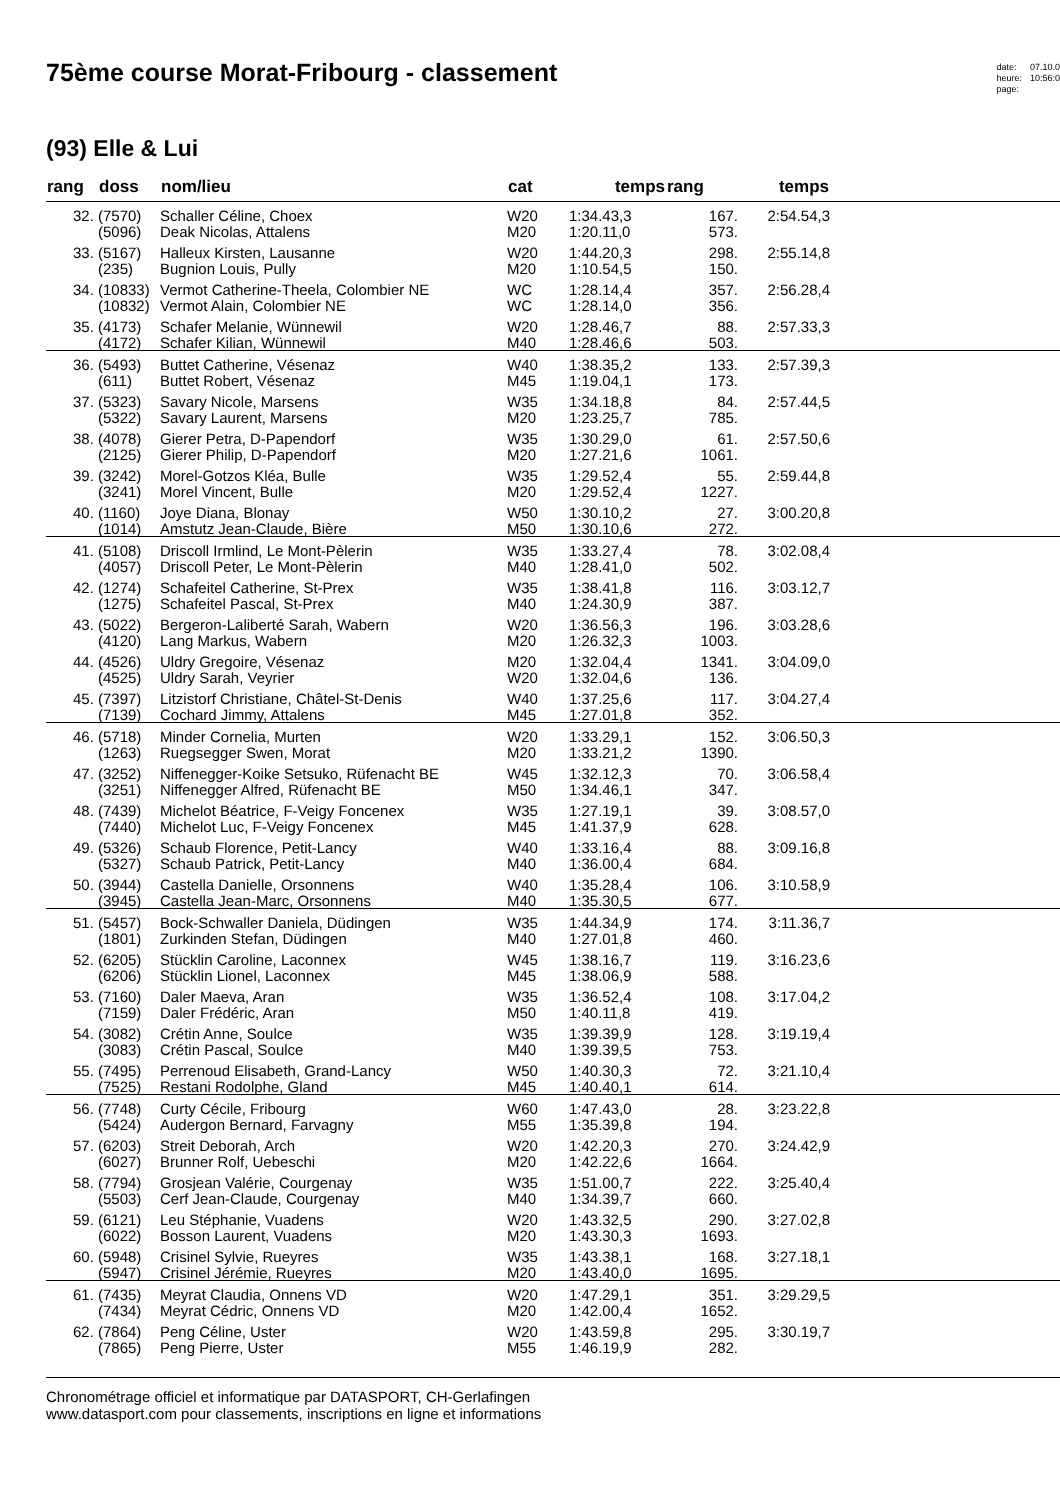75ème course Morat-Fribourg - classement
date:
heure:
page:
07.10.0
10:56:0
(93) Elle & Lui
| rang | doss | nom/lieu | cat | temps | rang | temps | |
| --- | --- | --- | --- | --- | --- | --- | --- |
| 32. | (7570) (5096) | Schaller Céline, Choex Deak Nicolas, Attalens | W20 M20 | 1:34.43,3 1:20.11,0 | 167. 573. | 2:54.54,3 | |
| 33. | (5167) (235) | Halleux Kirsten, Lausanne Bugnion Louis, Pully | W20 M20 | 1:44.20,3 1:10.54,5 | 298. 150. | 2:55.14,8 | |
| 34. | (10833) (10832) | Vermot Catherine-Theela, Colombier NE Vermot Alain, Colombier NE | WC WC | 1:28.14,4 1:28.14,0 | 357. 356. | 2:56.28,4 | |
| 35. | (4173) (4172) | Schafer Melanie, Wünnewil Schafer Kilian, Wünnewil | W20 M40 | 1:28.46,7 1:28.46,6 | 88. 503. | 2:57.33,3 | |
| 36. | (5493) (611) | Buttet Catherine, Vésenaz Buttet Robert, Vésenaz | W40 M45 | 1:38.35,2 1:19.04,1 | 133. 173. | 2:57.39,3 | |
| 37. | (5323) (5322) | Savary Nicole, Marsens Savary Laurent, Marsens | W35 M20 | 1:34.18,8 1:23.25,7 | 84. 785. | 2:57.44,5 | |
| 38. | (4078) (2125) | Gierer Petra, D-Papendorf Gierer Philip, D-Papendorf | W35 M20 | 1:30.29,0 1:27.21,6 | 61. 1061. | 2:57.50,6 | |
| 39. | (3242) (3241) | Morel-Gotzos Kléa, Bulle Morel Vincent, Bulle | W35 M20 | 1:29.52,4 1:29.52,4 | 55. 1227. | 2:59.44,8 | |
| 40. | (1160) (1014) | Joye Diana, Blonay Amstutz Jean-Claude, Bière | W50 M50 | 1:30.10,2 1:30.10,6 | 27. 272. | 3:00.20,8 | |
| 41. | (5108) (4057) | Driscoll Irmlind, Le Mont-Pèlerin Driscoll Peter, Le Mont-Pèlerin | W35 M40 | 1:33.27,4 1:28.41,0 | 78. 502. | 3:02.08,4 | |
| 42. | (1274) (1275) | Schafeitel Catherine, St-Prex Schafeitel Pascal, St-Prex | W35 M40 | 1:38.41,8 1:24.30,9 | 116. 387. | 3:03.12,7 | |
| 43. | (5022) (4120) | Bergeron-Laliberté Sarah, Wabern Lang Markus, Wabern | W20 M20 | 1:36.56,3 1:26.32,3 | 196. 1003. | 3:03.28,6 | |
| 44. | (4526) (4525) | Uldry Gregoire, Vésenaz Uldry Sarah, Veyrier | M20 W20 | 1:32.04,4 1:32.04,6 | 1341. 136. | 3:04.09,0 | |
| 45. | (7397) (7139) | Litzistorf Christiane, Châtel-St-Denis Cochard Jimmy, Attalens | W40 M45 | 1:37.25,6 1:27.01,8 | 117. 352. | 3:04.27,4 | |
| 46. | (5718) (1263) | Minder Cornelia, Murten Ruegsegger Swen, Morat | W20 M20 | 1:33.29,1 1:33.21,2 | 152. 1390. | 3:06.50,3 | |
| 47. | (3252) (3251) | Niffenegger-Koike Setsuko, Rüfenacht BE Niffenegger Alfred, Rüfenacht BE | W45 M50 | 1:32.12,3 1:34.46,1 | 70. 347. | 3:06.58,4 | |
| 48. | (7439) (7440) | Michelot Béatrice, F-Veigy Foncenex Michelot Luc, F-Veigy Foncenex | W35 M45 | 1:27.19,1 1:41.37,9 | 39. 628. | 3:08.57,0 | |
| 49. | (5326) (5327) | Schaub Florence, Petit-Lancy Schaub Patrick, Petit-Lancy | W40 M40 | 1:33.16,4 1:36.00,4 | 88. 684. | 3:09.16,8 | |
| 50. | (3944) (3945) | Castella Danielle, Orsonnens Castella Jean-Marc, Orsonnens | W40 M40 | 1:35.28,4 1:35.30,5 | 106. 677. | 3:10.58,9 | |
| 51. | (5457) (1801) | Bock-Schwaller Daniela, Düdingen Zurkinden Stefan, Düdingen | W35 M40 | 1:44.34,9 1:27.01,8 | 174. 460. | 3:11.36,7 | |
| 52. | (6205) (6206) | Stücklin Caroline, Laconnex Stücklin Lionel, Laconnex | W45 M45 | 1:38.16,7 1:38.06,9 | 119. 588. | 3:16.23,6 | |
| 53. | (7160) (7159) | Daler Maeva, Aran Daler Frédéric, Aran | W35 M50 | 1:36.52,4 1:40.11,8 | 108. 419. | 3:17.04,2 | |
| 54. | (3082) (3083) | Crétin Anne, Soulce Crétin Pascal, Soulce | W35 M40 | 1:39.39,9 1:39.39,5 | 128. 753. | 3:19.19,4 | |
| 55. | (7495) (7525) | Perrenoud Elisabeth, Grand-Lancy Restani Rodolphe, Gland | W50 M45 | 1:40.30,3 1:40.40,1 | 72. 614. | 3:21.10,4 | |
| 56. | (7748) (5424) | Curty Cécile, Fribourg Audergon Bernard, Farvagny | W60 M55 | 1:47.43,0 1:35.39,8 | 28. 194. | 3:23.22,8 | |
| 57. | (6203) (6027) | Streit Deborah, Arch Brunner Rolf, Uebeschi | W20 M20 | 1:42.20,3 1:42.22,6 | 270. 1664. | 3:24.42,9 | |
| 58. | (7794) (5503) | Grosjean Valérie, Courgenay Cerf Jean-Claude, Courgenay | W35 M40 | 1:51.00,7 1:34.39,7 | 222. 660. | 3:25.40,4 | |
| 59. | (6121) (6022) | Leu Stéphanie, Vuadens Bosson Laurent, Vuadens | W20 M20 | 1:43.32,5 1:43.30,3 | 290. 1693. | 3:27.02,8 | |
| 60. | (5948) (5947) | Crisinel Sylvie, Rueyres Crisinel Jérémie, Rueyres | W35 M20 | 1:43.38,1 1:43.40,0 | 168. 1695. | 3:27.18,1 | |
| 61. | (7435) (7434) | Meyrat Claudia, Onnens VD Meyrat Cédric, Onnens VD | W20 M20 | 1:47.29,1 1:42.00,4 | 351. 1652. | 3:29.29,5 | |
| 62. | (7864) (7865) | Peng Céline, Uster Peng Pierre, Uster | W20 M55 | 1:43.59,8 1:46.19,9 | 295. 282. | 3:30.19,7 | |
Chronométrage officiel et informatique par DATASPORT, CH-Gerlafingen
www.datasport.com pour classements, inscriptions en ligne et informations